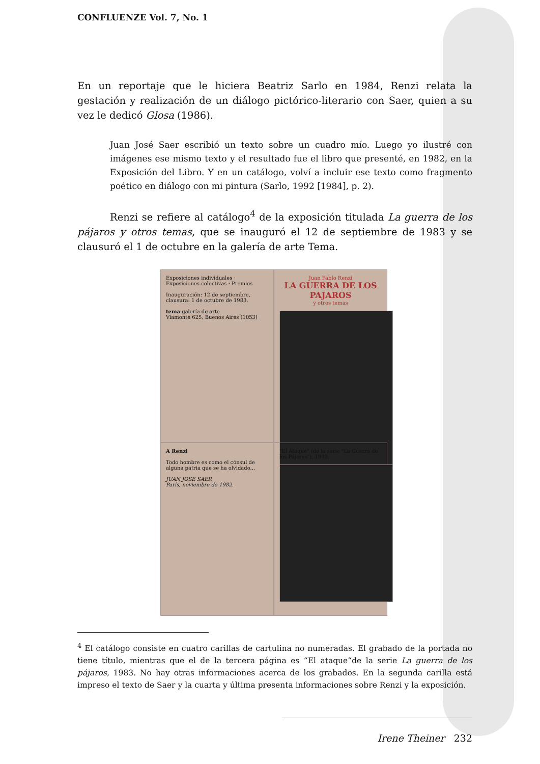CONFLUENZE Vol. 7, No. 1
En un reportaje que le hiciera Beatriz Sarlo en 1984, Renzi relata la gestación y realización de un diálogo pictórico-literario con Saer, quien a su vez le dedicó Glosa (1986).
Juan José Saer escribió un texto sobre un cuadro mío. Luego yo ilustré con imágenes ese mismo texto y el resultado fue el libro que presenté, en 1982, en la Exposición del Libro. Y en un catálogo, volví a incluir ese texto como fragmento poético en diálogo con mi pintura (Sarlo, 1992 [1984], p. 2).
Renzi se refiere al catálogo<sup>4</sup> de la exposición titulada La guerra de los pájaros y otros temas, que se inauguró el 12 de septiembre de 1983 y se clausuró el 1 de octubre en la galería de arte Tema.
Exposiciones individuales · Exposiciones colectivas · Premios
Inauguración: 12 de septiembre, clausura: 1 de octubre de 1983.
tema galería de arte
Viamonte 625, Buenos Aires (1053)
Juan Pablo Renzi
LA GUERRA DE LOS PAJAROS
y otros temas
A Renzi
Todo hombre es como el cónsul de alguna patria que se ha olvidado...
JUAN JOSE SAER
París, noviembre de 1982.
"El Ataque" (de la serie "La Guerra de los Pájaros"), 1983.
<sup>4</sup> El catálogo consiste en cuatro carillas de cartulina no numeradas. El grabado de la portada no tiene título, mientras que el de la tercera página es “El ataque“de la serie La guerra de los pájaros, 1983. No hay otras informaciones acerca de los grabados. En la segunda carilla está impreso el texto de Saer y la cuarta y última presenta informaciones sobre Renzi y la exposición.
Irene Theiner 232